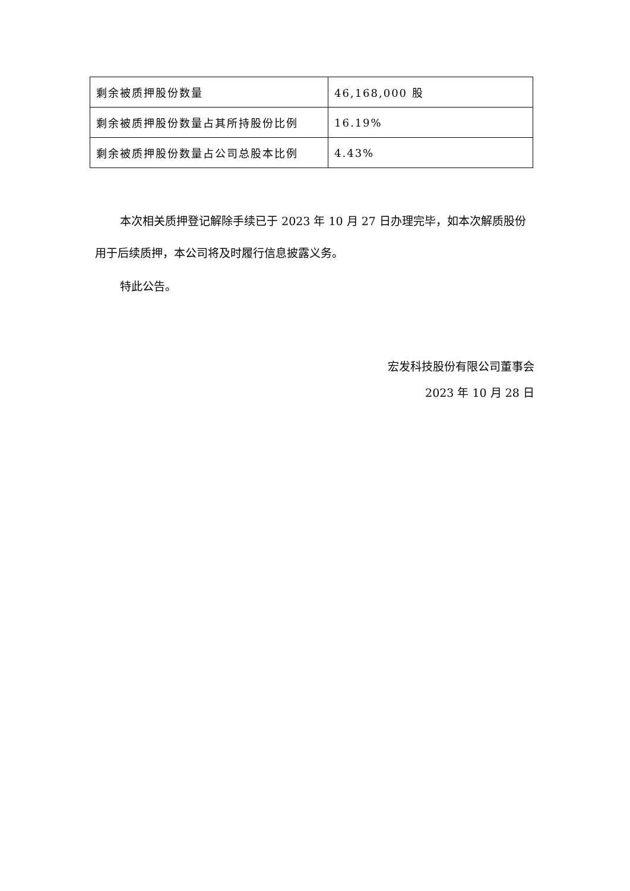| 剩余被质押股份数量 | 46,168,000 股 |
| 剩余被质押股份数量占其所持股份比例 | 16.19% |
| 剩余被质押股份数量占公司总股本比例 | 4.43% |
本次相关质押登记解除手续已于 2023 年 10 月 27 日办理完毕，如本次解质股份用于后续质押，本公司将及时履行信息披露义务。
特此公告。
宏发科技股份有限公司董事会
2023 年 10 月 28 日